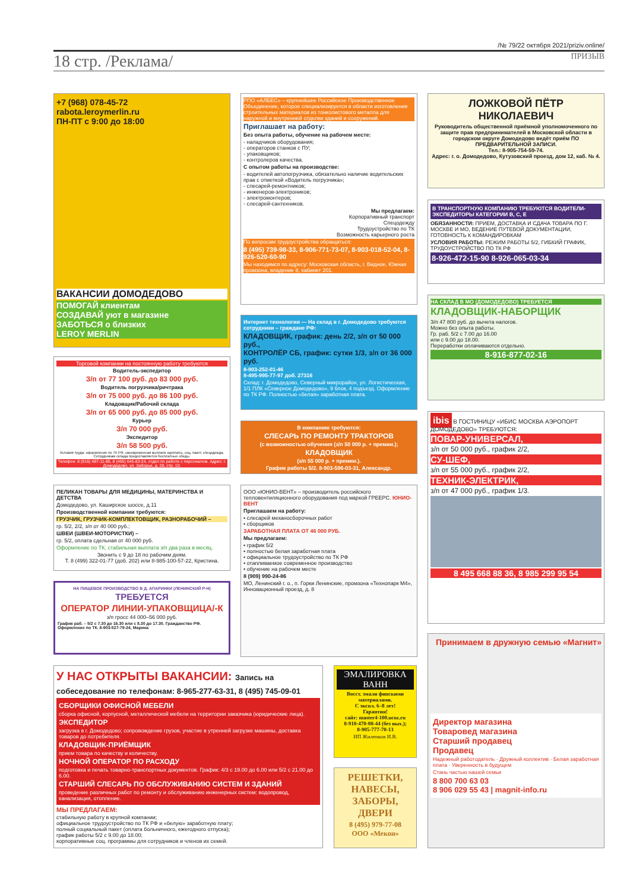/№ 79/22 октября 2021/priziv.online/
18 стр. /Реклама/ ПРИЗЫВ
+7 (968) 078-45-72
rabota.leroymerlin.ru
ПН-ПТ с 9:00 до 18:00
ВАКАНСИИ ДОМОДЕДОВО
ПОМОГАЙ клиентам
СОЗДАВАЙ уют в магазине
ЗАБОТЬСЯ о близких
LEROY MERLIN
РПО «АЛБЕС» – крупнейшее Российское Производственное Объединение, которое специализируется в области изготовления строительных материалов из тонколистового металла для наружной и внутренней отделки зданий и сооружений.
Приглашает на работу:
Без опыта работы, обучение на рабочем месте:
- наладчиков оборудования;
- операторов станков с ПУ;
- упаковщиков;
- контролеров качества.
С опытом работы на производстве:
- водителей автопогрузчика, обязательно наличие водительских прав с отметкой «Водитель погрузчика»;
- слесарей-ремонтников;
- инженеров-электроников;
- электромонтеров;
- слесарей-сантехников.
Мы предлагаем:
Корпоративный транспорт
Спецодежду
Трудоустройство по ТК
Возможность карьерного роста
По вопросам трудоустройства обращаться:
8 (495) 739-98-33, 8-906-771-73-07, 8-903-018-52-04, 8-926-520-60-90
Мы находимся по адресу: Московская область, г. Видное, Южная промзона, владение 8, кабинет 201.
ЛОЖКОВОЙ ПЁТР НИКОЛАЕВИЧ
Руководитель общественной приёмной уполномоченного по защите прав предпринимателей в Московской области в городском округе Домодедово ведёт приём ПО ПРЕДВАРИТЕЛЬНОЙ ЗАПИСИ.
Тел.: 8-905-754-59-74.
Адрес: г. о. Домодедово, Кутузовский проезд, дом 12, каб. № 4.
В ТРАНСПОРТНУЮ КОМПАНИЮ ТРЕБУЮТСЯ ВОДИТЕЛИ-ЭКСПЕДИТОРЫ КАТЕГОРИИ В, С, Е
ОБЯЗАННОСТИ: ПРИЕМ, ДОСТАВКА И СДАЧА ТОВАРА ПО Г. МОСКВЕ И МО, ВЕДЕНИЕ ПУТЕВОЙ ДОКУМЕНТАЦИИ, ГОТОВНОСТЬ К КОМАНДИРОВКАМ
УСЛОВИЯ РАБОТЫ: РЕЖИМ РАБОТЫ 5/2, ГИБКИЙ ГРАФИК, ТРУДОУСТРОЙСТВО ПО ТК РФ
8-926-472-15-90 8-926-065-03-34
НА СКЛАД В МО (ДОМОДЕДОВО) ТРЕБУЕТСЯ
КЛАДОВЩИК-НАБОРЩИК
З/п 47 800 руб. до вычета налогов.
Можно без опыта работы.
Гр. раб. 5/2 с 7.00 до 16.00
или с 9.00 до 18.00.
Переработки оплачиваются отдельно.
8-916-877-02-16
Интернет технологии — На склад в г. Домодедово требуются сотрудники – граждане РФ:
КЛАДОВЩИК, график: день 2/2, з/п от 50 000 руб.,
КОНТРОЛЁР СБ, график: сутки 1/3, з/п от 36 000 руб.
8-903-252-01-46
8-495-995-77-97 доб. 27316
Склад: г. Домодедово, Северный микрорайон, ул. Логистическая, 1/1 ПЛК «Северное Домодедово», 9 блок, 4 подъезд. Оформление по ТК РФ. Полностью «белая» заработная плата.
Торговой компании на постоянную работу требуются
Водитель-экспедитор
З/п от 77 100 руб. до 83 000 руб.
Водитель погрузчика/ричтрака
З/п от 75 000 руб. до 86 100 руб.
Кладовщик/Рабочий склада
З/п от 65 000 руб. до 85 000 руб.
Курьер
З/п 70 000 руб.
Экспедитор
З/п 58 500 руб.
Условия труда: оформление по ТК РФ, своевременная выплата зарплаты, соц. пакет, спецодежда. Сотрудникам склада предоставляется бесплатные обеды.
Телефон: 8 (916) 487-11-80, 8 (495) 645-83-24, отдел по работе с персоналом. Адрес: г. Домодедово, ул. Заборье, д. 28, стр. 10.
В компанию требуются:
СЛЕСАРЬ ПО РЕМОНТУ ТРАКТОРОВ
(с возможностью обучения (з/п 50 000 р. + премии.);
КЛАДОВЩИК
(з/п 55 000 р. + премии.).
График работы 5/2. 8-903-596-03-31, Александр.
ibis В ГОСТИНИЦУ «ИБИС МОСКВА АЭРОПОРТ ДОМОДЕДОВО» ТРЕБУЮТСЯ:
ПОВАР-УНИВЕРСАЛ,
з/п от 50 000 руб., график 2/2,
СУ-ШЕФ,
з/п от 55 000 руб., график 2/2,
ТЕХНИК-ЭЛЕКТРИК,
з/п от 47 000 руб., график 1/3.
8 495 668 88 36, 8 985 299 95 54
ПЕЛИКАН ТОВАРЫ ДЛЯ МЕДИЦИНЫ, МАТЕРИНСТВА И ДЕТСТВА
Домодедово, ул. Каширское шоссе, д.11
Производственной компании требуются:
ГРУЗЧИК, ГРУЗЧИК-КОМПЛЕКТОВЩИК, РАЗНОРАБОЧИЙ –
гр. 5/2, 2/2, з/п от 40 000 руб.;
ШВЕИ (ШВЕИ-МОТОРИСТКИ) –
гр. 5/2, оплата сдельная от 40 000 руб.
Оформление по ТК, стабильная выплата з/п два раза в месяц.
Звонить с 9 до 18 по рабочим дням.
Т. 8 (499) 322-01-77 (доб. 202) или 8-985-100-57-22, Кристина.
ООО «ЮНИО-ВЕНТ» – производитель российского тепловентиляционного оборудования под маркой ГРЕЕРС. ЮНИО-ВЕНТ
Приглашаем на работу:
• слесарей механосборочных работ
• сборщиков
ЗАРАБОТНАЯ ПЛАТА ОТ 46 000 РУБ.
Мы предлагаем:
• график 5/2
• полностью белая заработная плата
• официальное трудоустройство по ТК РФ
• отапливаемое современное производство
• обучение на рабочем месте
8 (909) 990-24-86
МО, Ленинский г. о., п. Горки Ленинские, промзона «Технопарк М4», Инновационный проезд, д. 8
НА ПИЩЕВОЕ ПРОИЗВОДСТВО В Д. АПАРИНКИ (ЛЕНИНСКИЙ Р-Н)
ТРЕБУЕТСЯ
ОПЕРАТОР ЛИНИИ-УПАКОВЩИЦА/-К
з/п гросс 44 000–56 000 руб.
График раб. – 5/2 с 7.30 до 16.30 или с 8.30 до 17.30. Гражданство РФ. Оформление по ТК. 8-903-527-79-24, Марина
У НАС ОТКРЫТЫ ВАКАНСИИ: Запись на собеседование по телефонам: 8-965-277-63-31, 8 (495) 745-09-01
СБОРЩИКИ ОФИСНОЙ МЕБЕЛИ
сборка офисной, корпусной, металлической мебели на территории заказчика (юридические лица).
ЭКСПЕДИТОР
загрузка в г. Домодедово; сопровождение грузов, участие в утренней загрузке машины, доставка товаров до потребителя.
КЛАДОВЩИК-ПРИЁМЩИК
прием товара по качеству и количеству.
НОЧНОЙ ОПЕРАТОР ПО РАСХОДУ
подготовка и печать товарно-транспортных документов. График: 4/3 с 19.00 до 6.00 или 5/2 с 21.00 до 6.00.
СТАРШИЙ СЛЕСАРЬ ПО ОБСЛУЖИВАНИЮ СИСТЕМ И ЗДАНИЙ
проведение различных работ по ремонту и обслуживанию инженерных систем: водопровод, канализация, отопление.
МЫ ПРЕДЛАГАЕМ:
стабильную работу в крупной компании;
официальное трудоустройство по ТК РФ и «белую» заработную плату;
полный социальный пакет (оплата больничного, ежегодного отпуска);
график работы 5/2 с 9.00 до 18.00;
корпоративные соц. программы для сотрудников и членов их семей.
ЭМАЛИРОВКА ВАНН
Восст. эмали финскими материалами.
С экспл. 6–8 лет!
Гарантия!
сайт: master4-100.ucoz.ru
8-910-470-08-44 (без вых.);
8-905-777-70-13
ИП Жиленков И.В.
РЕШЕТКИ, НАВЕСЫ, ЗАБОРЫ, ДВЕРИ
8 (495) 979-77-08
ООО «Мекон»
Принимаем в дружную семью «Магнит»
Директор магазина
Товаровед магазина
Старший продавец
Продавец
Надежный работодатель · Дружный коллектив · Белая заработная плата · Уверенность в будущем
Стань частью нашей семьи
8 800 700 63 03
8 906 029 55 43 | magnit-info.ru